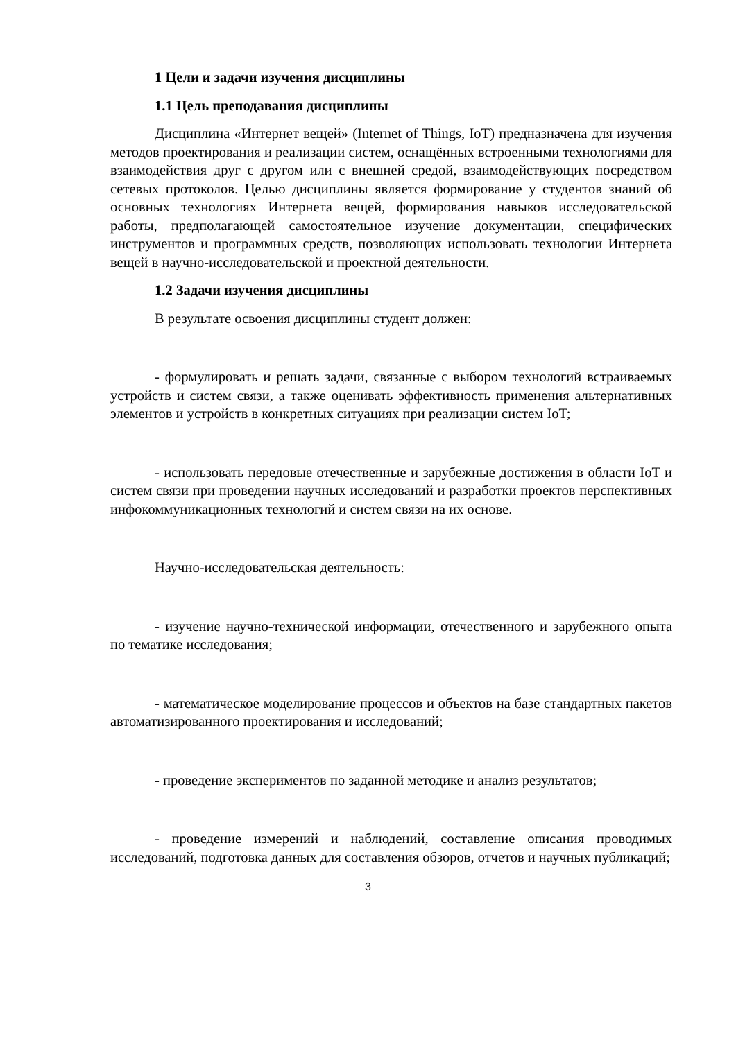1 Цели и задачи изучения дисциплины
1.1 Цель преподавания дисциплины
Дисциплина «Интернет вещей» (Internet of Things, IoT) предназначена для изучения методов проектирования и реализации систем, оснащённых встроенными технологиями для взаимодействия друг с другом или с внешней средой, взаимодействующих посредством сетевых протоколов. Целью дисциплины является формирование у студентов знаний об основных технологиях Интернета вещей, формирования навыков исследовательской работы, предполагающей самостоятельное изучение документации, специфических инструментов и программных средств, позволяющих использовать технологии Интернета вещей в научно-исследовательской и проектной деятельности.
1.2 Задачи изучения дисциплины
В результате освоения дисциплины студент должен:
- формулировать и решать задачи, связанные с выбором технологий встраиваемых устройств и систем связи, а также оценивать эффективность применения альтернативных элементов и устройств в конкретных ситуациях при реализации систем IoT;
- использовать передовые отечественные и зарубежные достижения в области IoT и систем связи при проведении научных исследований и разработки проектов перспективных инфокоммуникационных технологий и систем связи на их основе.
Научно-исследовательская деятельность:
- изучение научно-технической информации, отечественного и зарубежного опыта по тематике исследования;
- математическое моделирование процессов и объектов на базе стандартных пакетов автоматизированного проектирования и исследований;
- проведение экспериментов по заданной методике и анализ результатов;
- проведение измерений и наблюдений, составление описания проводимых исследований, подготовка данных для составления обзоров, отчетов и научных публикаций;
3